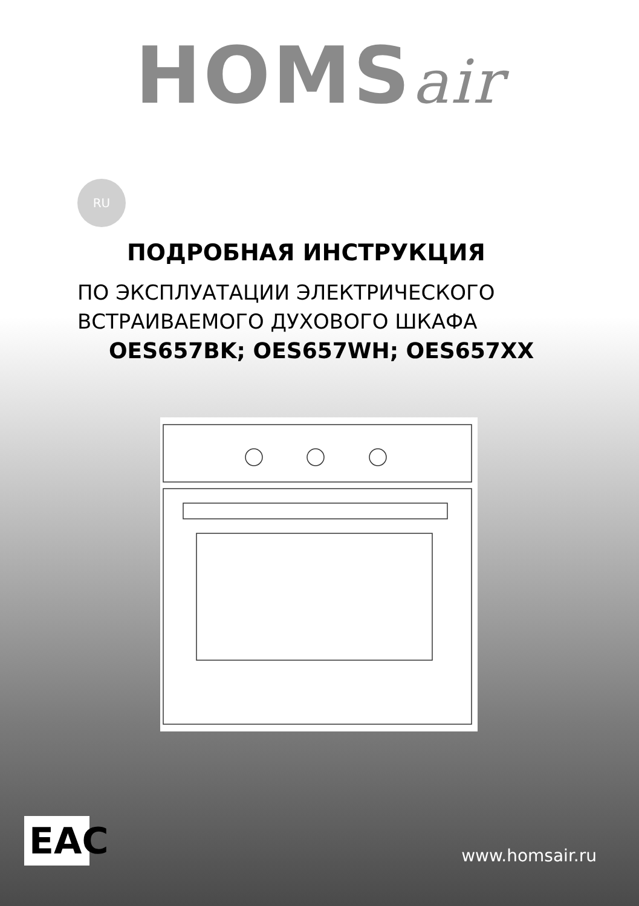HOMSair
RU
ПОДРОБНАЯ ИНСТРУКЦИЯ
ПО ЭКСПЛУАТАЦИИ ЭЛЕКТРИЧЕСКОГО
ВСТРАИВАЕМОГО ДУХОВОГО ШКАФА
OES657BK; OES657WH; OES657XX
EAC
www.homsair.ru